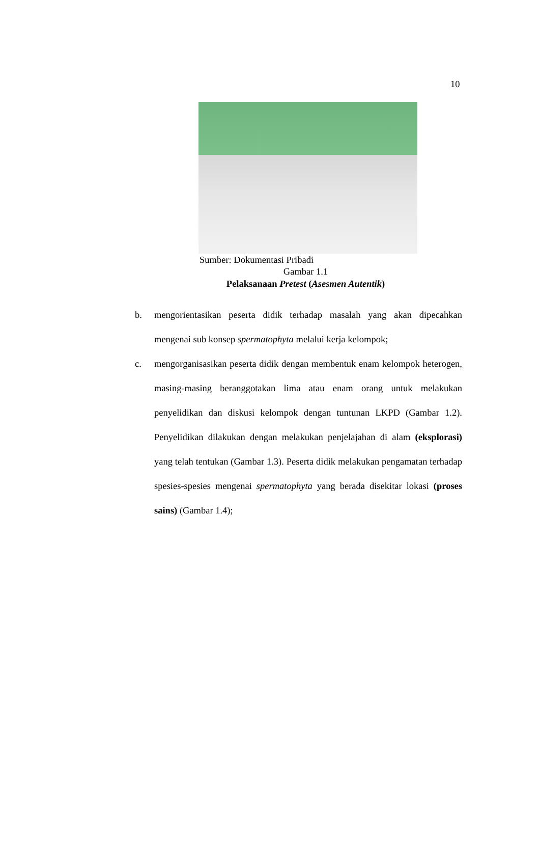10
Sumber: Dokumentasi Pribadi
Gambar 1.1
Pelaksanaan Pretest (Asesmen Autentik)
b. mengorientasikan peserta didik terhadap masalah yang akan dipecahkan mengenai sub konsep spermatophyta melalui kerja kelompok;
c. mengorganisasikan peserta didik dengan membentuk enam kelompok heterogen, masing-masing beranggotakan lima atau enam orang untuk melakukan penyelidikan dan diskusi kelompok dengan tuntunan LKPD (Gambar 1.2). Penyelidikan dilakukan dengan melakukan penjelajahan di alam (eksplorasi) yang telah tentukan (Gambar 1.3). Peserta didik melakukan pengamatan terhadap spesies-spesies mengenai spermatophyta yang berada disekitar lokasi (proses sains) (Gambar 1.4);